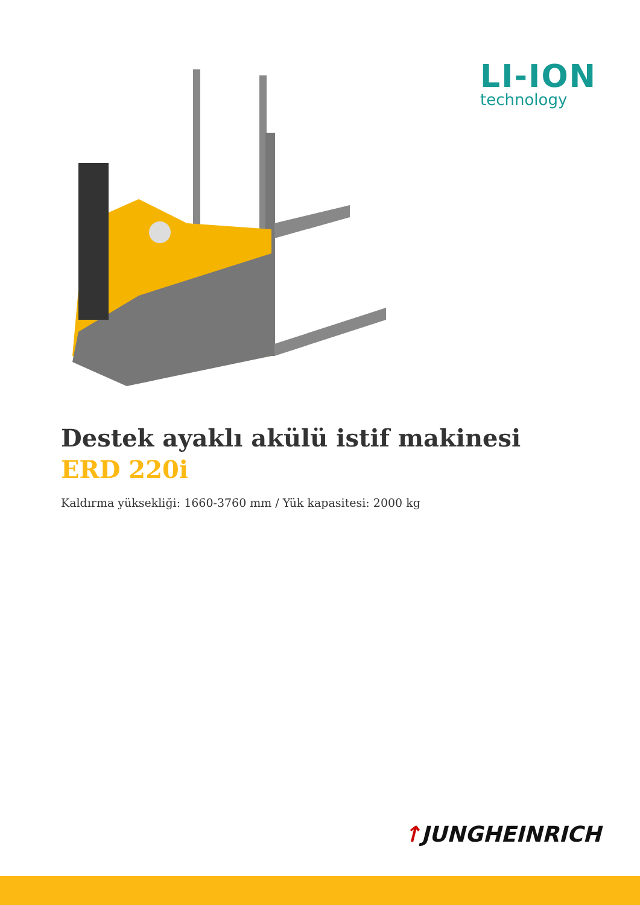LI-ION
technology
Destek ayaklı akülü istif makinesi
ERD 220i
Kaldırma yüksekliği: 1660-3760 mm / Yük kapasitesi: 2000 kg
↑JUNGHEINRICH